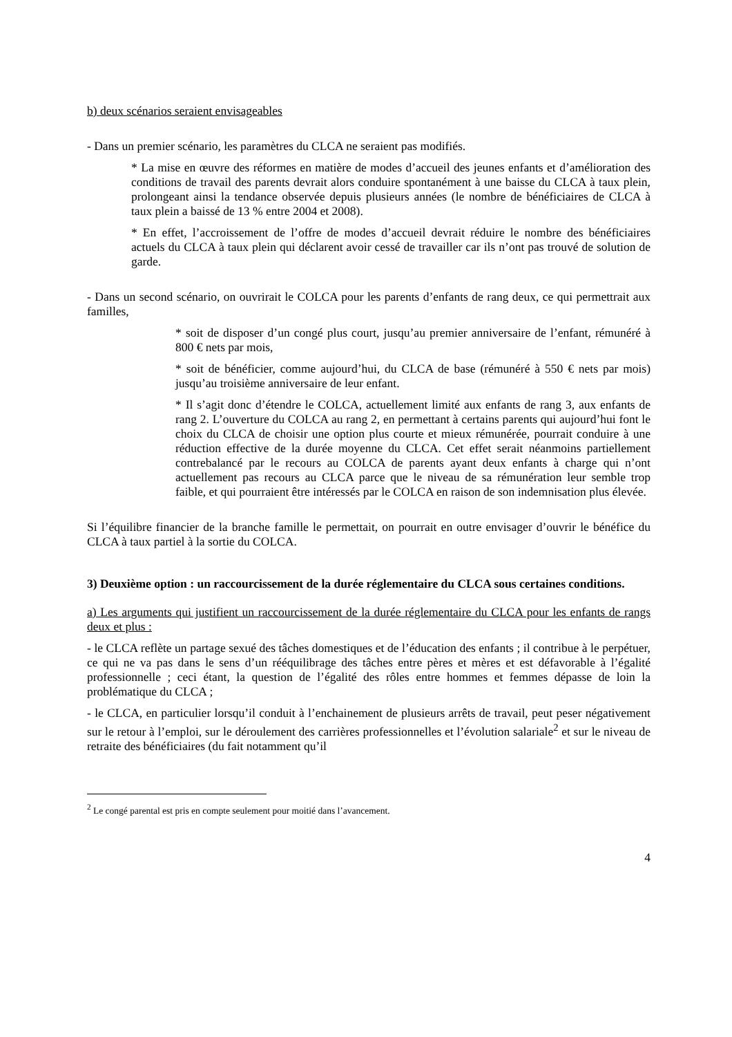b) deux scénarios seraient envisageables
- Dans un premier scénario, les paramètres du CLCA ne seraient pas modifiés.
* La mise en œuvre des réformes en matière de modes d’accueil des jeunes enfants et d’amélioration des conditions de travail des parents devrait alors conduire spontanément à une baisse du CLCA à taux plein, prolongeant ainsi la tendance observée depuis plusieurs années (le nombre de bénéficiaires de CLCA à taux plein a baissé de 13 % entre 2004 et 2008).
* En effet, l’accroissement de l’offre de modes d’accueil devrait réduire le nombre des bénéficiaires actuels du CLCA à taux plein qui déclarent avoir cessé de travailler car ils n’ont pas trouvé de solution de garde.
- Dans un second scénario, on ouvrirait le COLCA pour les parents d’enfants de rang deux, ce qui permettrait aux familles,
* soit de disposer d’un congé plus court, jusqu’au premier anniversaire de l’enfant, rémunéré à 800 € nets par mois,
* soit de bénéficier, comme aujourd’hui, du CLCA de base (rémunéré à 550 € nets par mois) jusqu’au troisième anniversaire de leur enfant.
* Il s’agit donc d’étendre le COLCA, actuellement limité aux enfants de rang 3, aux enfants de rang 2. L’ouverture du COLCA au rang 2, en permettant à certains parents qui aujourd’hui font le choix du CLCA de choisir une option plus courte et mieux rémunérée, pourrait conduire à une réduction effective de la durée moyenne du CLCA. Cet effet serait néanmoins partiellement contrebalancé par le recours au COLCA de parents ayant deux enfants à charge qui n’ont actuellement pas recours au CLCA parce que le niveau de sa rémunération leur semble trop faible, et qui pourraient être intéressés par le COLCA en raison de son indemnisation plus élevée.
Si l’équilibre financier de la branche famille le permettait, on pourrait en outre envisager d’ouvrir le bénéfice du CLCA à taux partiel à la sortie du COLCA.
3) Deuxième option : un raccourcissement de la durée réglementaire du CLCA sous certaines conditions.
a) Les arguments qui justifient un raccourcissement de la durée réglementaire du CLCA pour les enfants de rangs deux et plus :
- le CLCA reflète un partage sexué des tâches domestiques et de l’éducation des enfants ; il contribue à le perpétuer, ce qui ne va pas dans le sens d’un rééquilibrage des tâches entre pères et mères et est défavorable à l’égalité professionnelle ; ceci étant, la question de l’égalité des rôles entre hommes et femmes dépasse de loin la problématique du CLCA ;
- le CLCA, en particulier lorsqu’il conduit à l’enchainement de plusieurs arrêts de travail, peut peser négativement sur le retour à l’emploi, sur le déroulement des carrières professionnelles et l’évolution salariale<sup>2</sup> et sur le niveau de retraite des bénéficiaires (du fait notamment qu’il
<sup>2</sup> Le congé parental est pris en compte seulement pour moitié dans l’avancement.
4